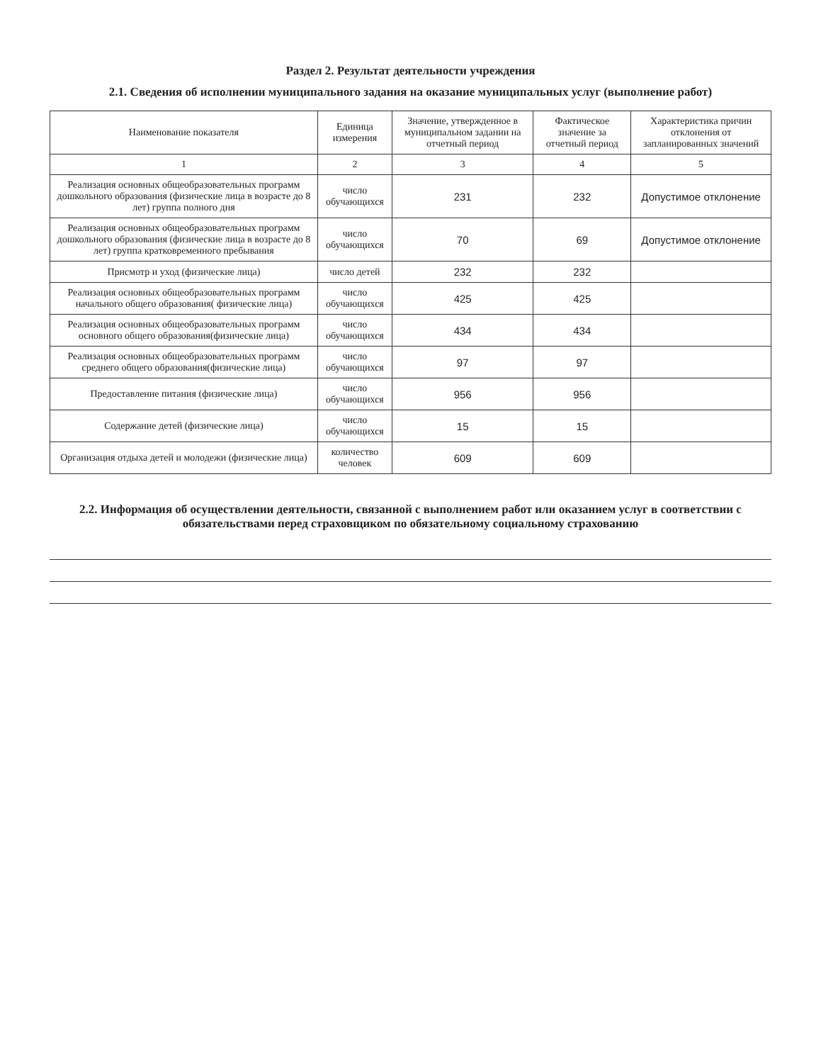Раздел 2. Результат деятельности учреждения
2.1. Сведения об исполнении муниципального задания на оказание муниципальных услуг (выполнение работ)
| Наименование показателя | Единица измерения | Значение, утвержденное в муниципальном задании на отчетный период | Фактическое значение за отчетный период | Характеристика причин отклонения от запланированных значений |
| --- | --- | --- | --- | --- |
| 1 | 2 | 3 | 4 | 5 |
| Реализация основных общеобразовательных программ дошкольного образования (физические лица в возрасте до 8 лет) группа полного дня | число обучающихся | 231 | 232 | Допустимое отклонение |
| Реализация основных общеобразовательных программ дошкольного образования (физические лица в возрасте до 8 лет) группа кратковременного пребывания | число обучающихся | 70 | 69 | Допустимое отклонение |
| Присмотр и уход (физические лица) | число детей | 232 | 232 | |
| Реализация основных общеобразовательных программ начального общего образования( физические лица) | число обучающихся | 425 | 425 | |
| Реализация основных общеобразовательных программ основного общего образования(физические лица) | число обучающихся | 434 | 434 | |
| Реализация основных общеобразовательных программ среднего общего образования(физические лица) | число обучающихся | 97 | 97 | |
| Предоставление питания (физические лица) | число обучающихся | 956 | 956 | |
| Содержание детей (физические лица) | число обучающихся | 15 | 15 | |
| Организация отдыха детей и молодежи (физические лица) | количество человек | 609 | 609 | |
2.2. Информация об осуществлении деятельности, связанной с выполнением работ или оказанием услуг в соответствии с обязательствами перед страховщиком по обязательному социальному страхованию